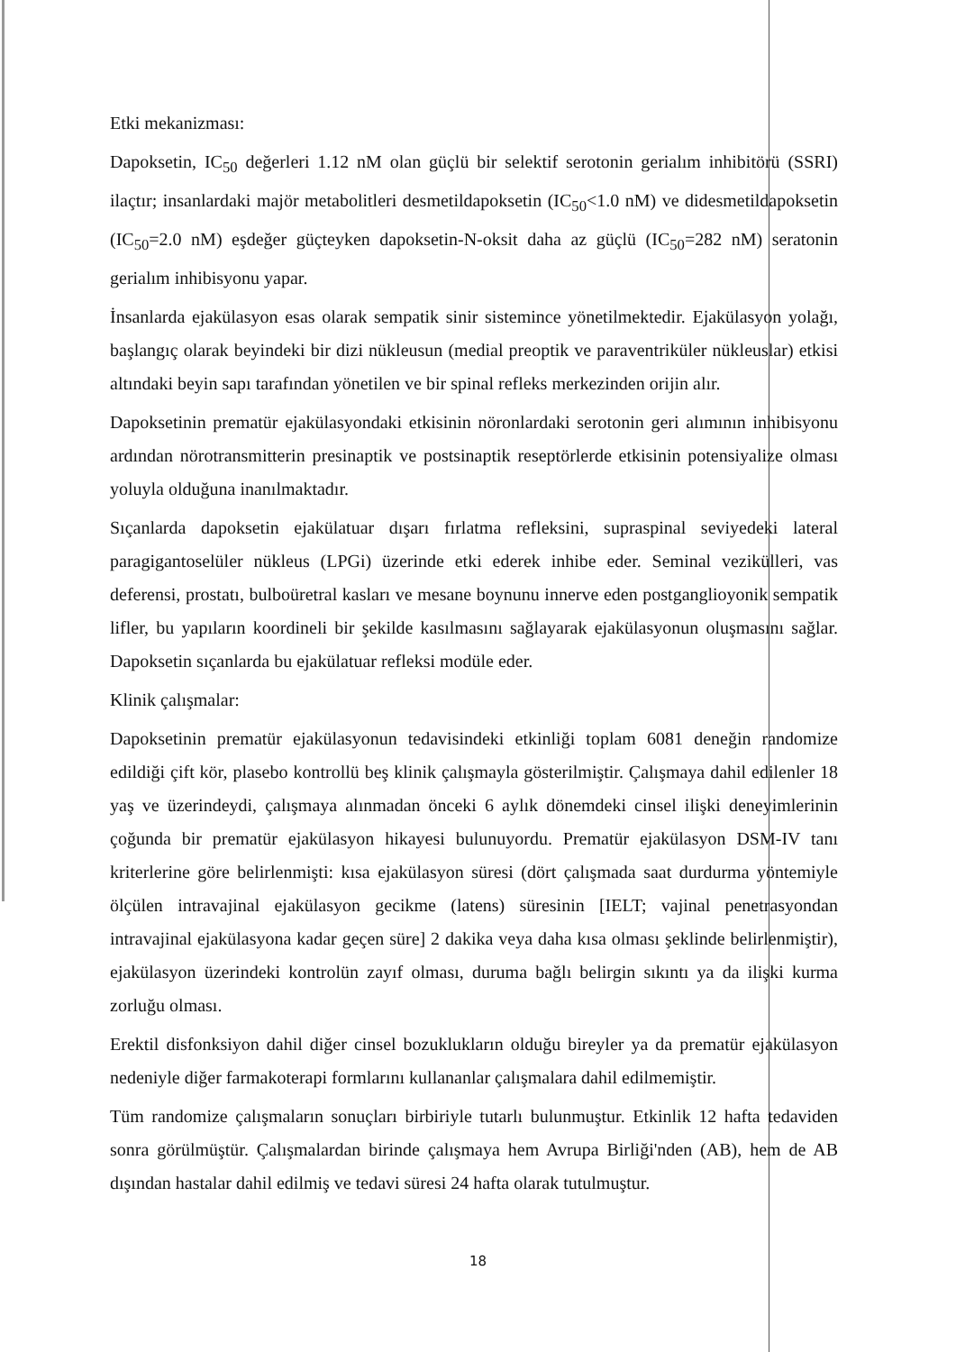Etki mekanizması:
Dapoksetin, IC<sub>50</sub> değerleri 1.12 nM olan güçlü bir selektif serotonin gerialım inhibitörü (SSRI) ilaçtır; insanlardaki majör metabolitleri desmetildapoksetin (IC<sub>50</sub><1.0 nM) ve didesmetildapoksetin (IC<sub>50</sub>=2.0 nM) eşdeğer güçteyken dapoksetin-N-oksit daha az güçlü (IC<sub>50</sub>=282 nM) seratonin gerialım inhibisyonu yapar.
İnsanlarda ejakülasyon esas olarak sempatik sinir sistemince yönetilmektedir. Ejakülasyon yolağı, başlangıç olarak beyindeki bir dizi nükleusun (medial preoptik ve paraventriküler nükleuslar) etkisi altındaki beyin sapı tarafından yönetilen ve bir spinal refleks merkezinden orijin alır.
Dapoksetinin prematür ejakülasyondaki etkisinin nöronlardaki serotonin geri alımının inhibisyonu ardından nörotransmitterin presinaptik ve postsinaptik reseptörlerde etkisinin potensiyalize olması yoluyla olduğuna inanılmaktadır.
Sıçanlarda dapoksetin ejakülatuar dışarı fırlatma refleksini, supraspinal seviyedeki lateral paragigantoselüler nükleus (LPGi) üzerinde etki ederek inhibe eder. Seminal vezikülleri, vas deferensi, prostatı, bulboüretral kasları ve mesane boynunu innerve eden postganglioyonik sempatik lifler, bu yapıların koordineli bir şekilde kasılmasını sağlayarak ejakülasyonun oluşmasını sağlar. Dapoksetin sıçanlarda bu ejakülatuar refleksi modüle eder.
Klinik çalışmalar:
Dapoksetinin prematür ejakülasyonun tedavisindeki etkinliği toplam 6081 deneğin randomize edildiği çift kör, plasebo kontrollü beş klinik çalışmayla gösterilmiştir. Çalışmaya dahil edilenler 18 yaş ve üzerindeydi, çalışmaya alınmadan önceki 6 aylık dönemdeki cinsel ilişki deneyimlerinin çoğunda bir prematür ejakülasyon hikayesi bulunuyordu. Prematür ejakülasyon DSM-IV tanı kriterlerine göre belirlenmişti: kısa ejakülasyon süresi (dört çalışmada saat durdurma yöntemiyle ölçülen intravajinal ejakülasyon gecikme (latens) süresinin [IELT; vajinal penetrasyondan intravajinal ejakülasyona kadar geçen süre] 2 dakika veya daha kısa olması şeklinde belirlenmiştir), ejakülasyon üzerindeki kontrolün zayıf olması, duruma bağlı belirgin sıkıntı ya da ilişki kurma zorluğu olması.
Erektil disfonksiyon dahil diğer cinsel bozuklukların olduğu bireyler ya da prematür ejakülasyon nedeniyle diğer farmakoterapi formlarını kullananlar çalışmalara dahil edilmemiştir.
Tüm randomize çalışmaların sonuçları birbiriyle tutarlı bulunmuştur. Etkinlik 12 hafta tedaviden sonra görülmüştür. Çalışmalardan birinde çalışmaya hem Avrupa Birliği'nden (AB), hem de AB dışından hastalar dahil edilmiş ve tedavi süresi 24 hafta olarak tutulmuştur.
18